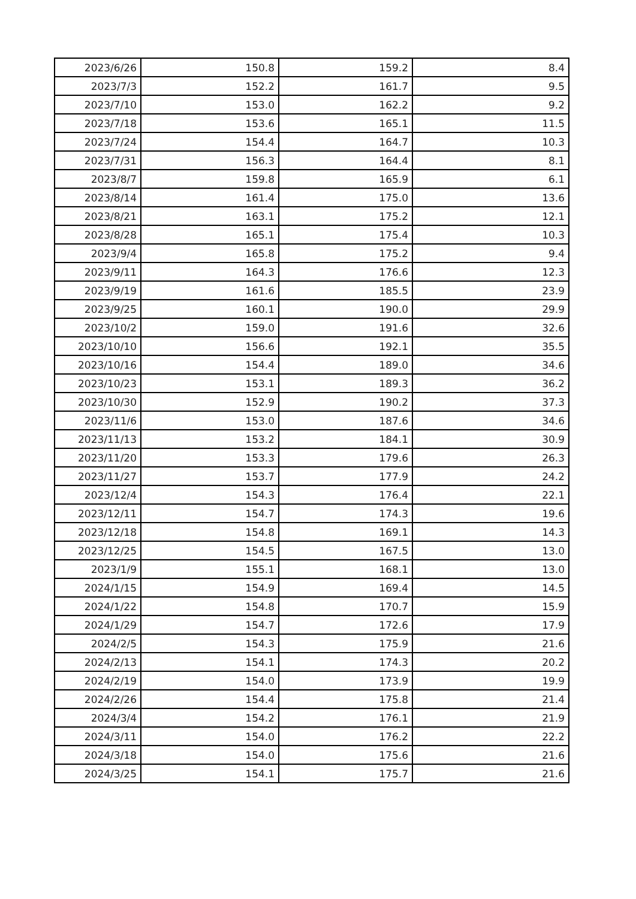| 2023/6/26 | 150.8 | 159.2 | 8.4 |
| 2023/7/3 | 152.2 | 161.7 | 9.5 |
| 2023/7/10 | 153.0 | 162.2 | 9.2 |
| 2023/7/18 | 153.6 | 165.1 | 11.5 |
| 2023/7/24 | 154.4 | 164.7 | 10.3 |
| 2023/7/31 | 156.3 | 164.4 | 8.1 |
| 2023/8/7 | 159.8 | 165.9 | 6.1 |
| 2023/8/14 | 161.4 | 175.0 | 13.6 |
| 2023/8/21 | 163.1 | 175.2 | 12.1 |
| 2023/8/28 | 165.1 | 175.4 | 10.3 |
| 2023/9/4 | 165.8 | 175.2 | 9.4 |
| 2023/9/11 | 164.3 | 176.6 | 12.3 |
| 2023/9/19 | 161.6 | 185.5 | 23.9 |
| 2023/9/25 | 160.1 | 190.0 | 29.9 |
| 2023/10/2 | 159.0 | 191.6 | 32.6 |
| 2023/10/10 | 156.6 | 192.1 | 35.5 |
| 2023/10/16 | 154.4 | 189.0 | 34.6 |
| 2023/10/23 | 153.1 | 189.3 | 36.2 |
| 2023/10/30 | 152.9 | 190.2 | 37.3 |
| 2023/11/6 | 153.0 | 187.6 | 34.6 |
| 2023/11/13 | 153.2 | 184.1 | 30.9 |
| 2023/11/20 | 153.3 | 179.6 | 26.3 |
| 2023/11/27 | 153.7 | 177.9 | 24.2 |
| 2023/12/4 | 154.3 | 176.4 | 22.1 |
| 2023/12/11 | 154.7 | 174.3 | 19.6 |
| 2023/12/18 | 154.8 | 169.1 | 14.3 |
| 2023/12/25 | 154.5 | 167.5 | 13.0 |
| 2023/1/9 | 155.1 | 168.1 | 13.0 |
| 2024/1/15 | 154.9 | 169.4 | 14.5 |
| 2024/1/22 | 154.8 | 170.7 | 15.9 |
| 2024/1/29 | 154.7 | 172.6 | 17.9 |
| 2024/2/5 | 154.3 | 175.9 | 21.6 |
| 2024/2/13 | 154.1 | 174.3 | 20.2 |
| 2024/2/19 | 154.0 | 173.9 | 19.9 |
| 2024/2/26 | 154.4 | 175.8 | 21.4 |
| 2024/3/4 | 154.2 | 176.1 | 21.9 |
| 2024/3/11 | 154.0 | 176.2 | 22.2 |
| 2024/3/18 | 154.0 | 175.6 | 21.6 |
| 2024/3/25 | 154.1 | 175.7 | 21.6 |